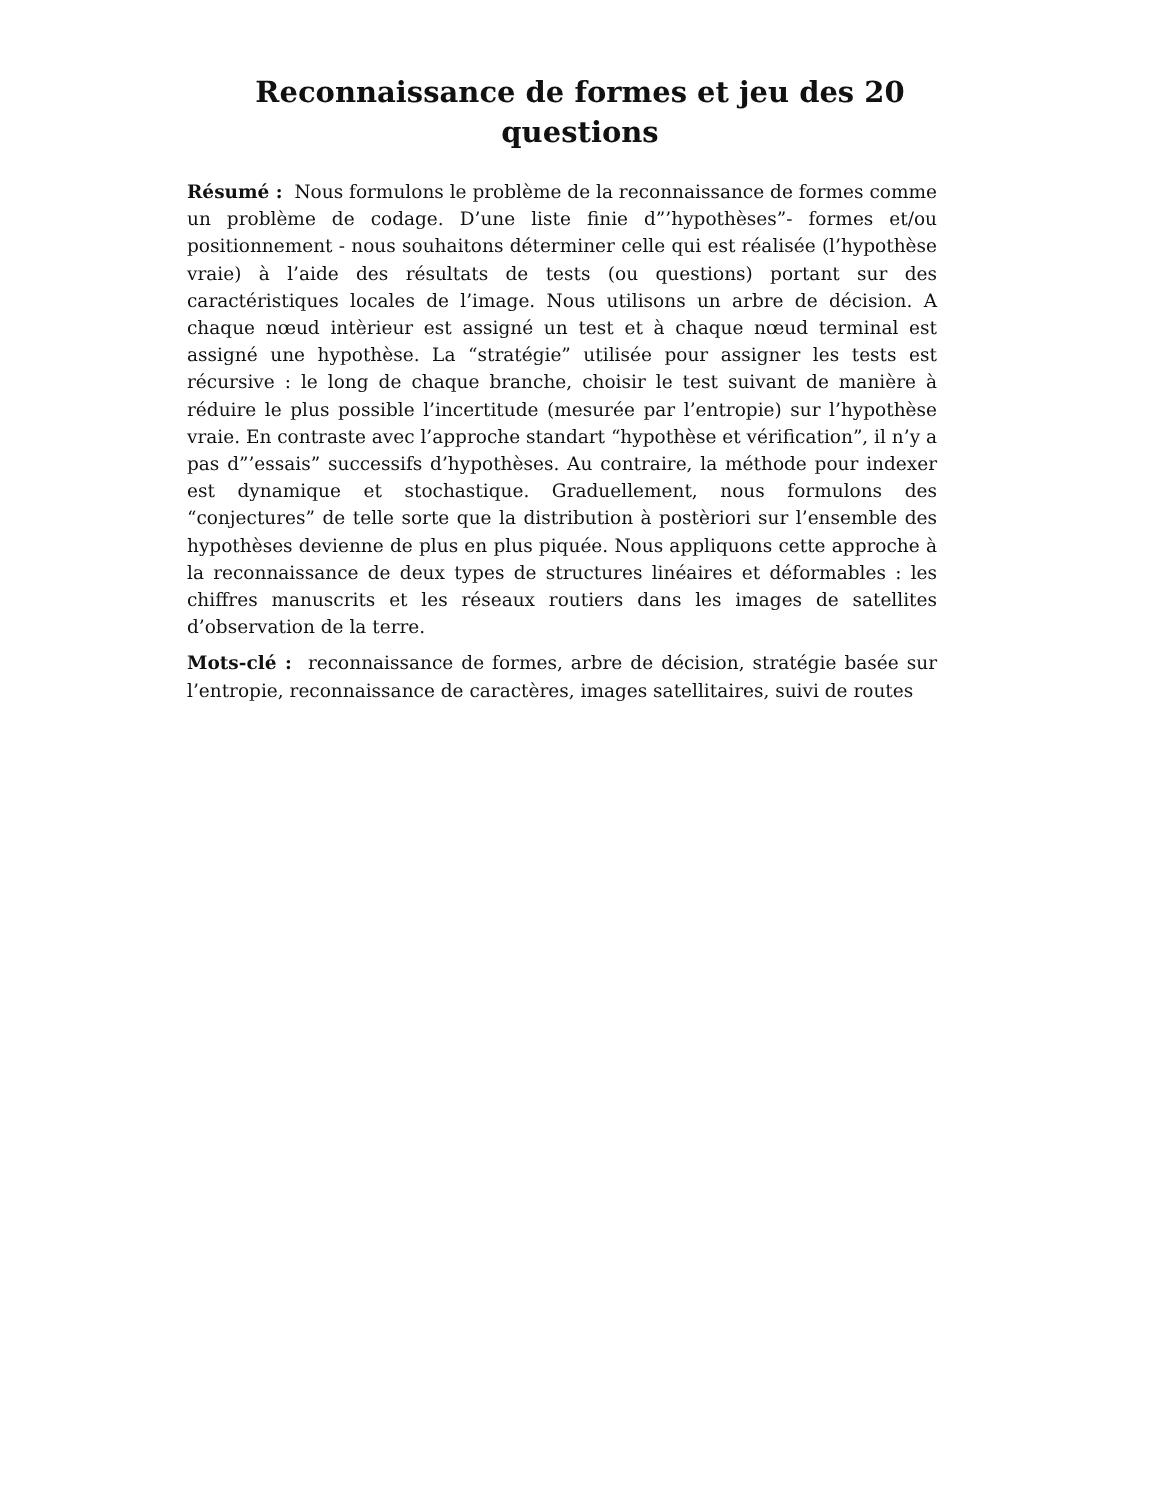Reconnaissance de formes et jeu des 20 questions
Résumé : Nous formulons le problème de la reconnaissance de formes comme un problème de codage. D’une liste finie d”’hypothèses”- formes et/ou positionnement - nous souhaitons déterminer celle qui est réalisée (l’hypothèse vraie) à l’aide des résultats de tests (ou questions) portant sur des caractéristiques locales de l’image. Nous utilisons un arbre de décision. A chaque nœud intèrieur est assigné un test et à chaque nœud terminal est assigné une hypothèse. La “stratégie” utilisée pour assigner les tests est récursive : le long de chaque branche, choisir le test suivant de manière à réduire le plus possible l’incertitude (mesurée par l’entropie) sur l’hypothèse vraie. En contraste avec l’approche standart “hypothèse et vérification”, il n’y a pas d”’essais” successifs d’hypothèses. Au contraire, la méthode pour indexer est dynamique et stochastique. Graduellement, nous formulons des “conjectures” de telle sorte que la distribution à postèriori sur l’ensemble des hypothèses devienne de plus en plus piquée. Nous appliquons cette approche à la reconnaissance de deux types de structures linéaires et déformables : les chiffres manuscrits et les réseaux routiers dans les images de satellites d’observation de la terre.
Mots-clé : reconnaissance de formes, arbre de décision, stratégie basée sur l’entropie, reconnaissance de caractères, images satellitaires, suivi de routes